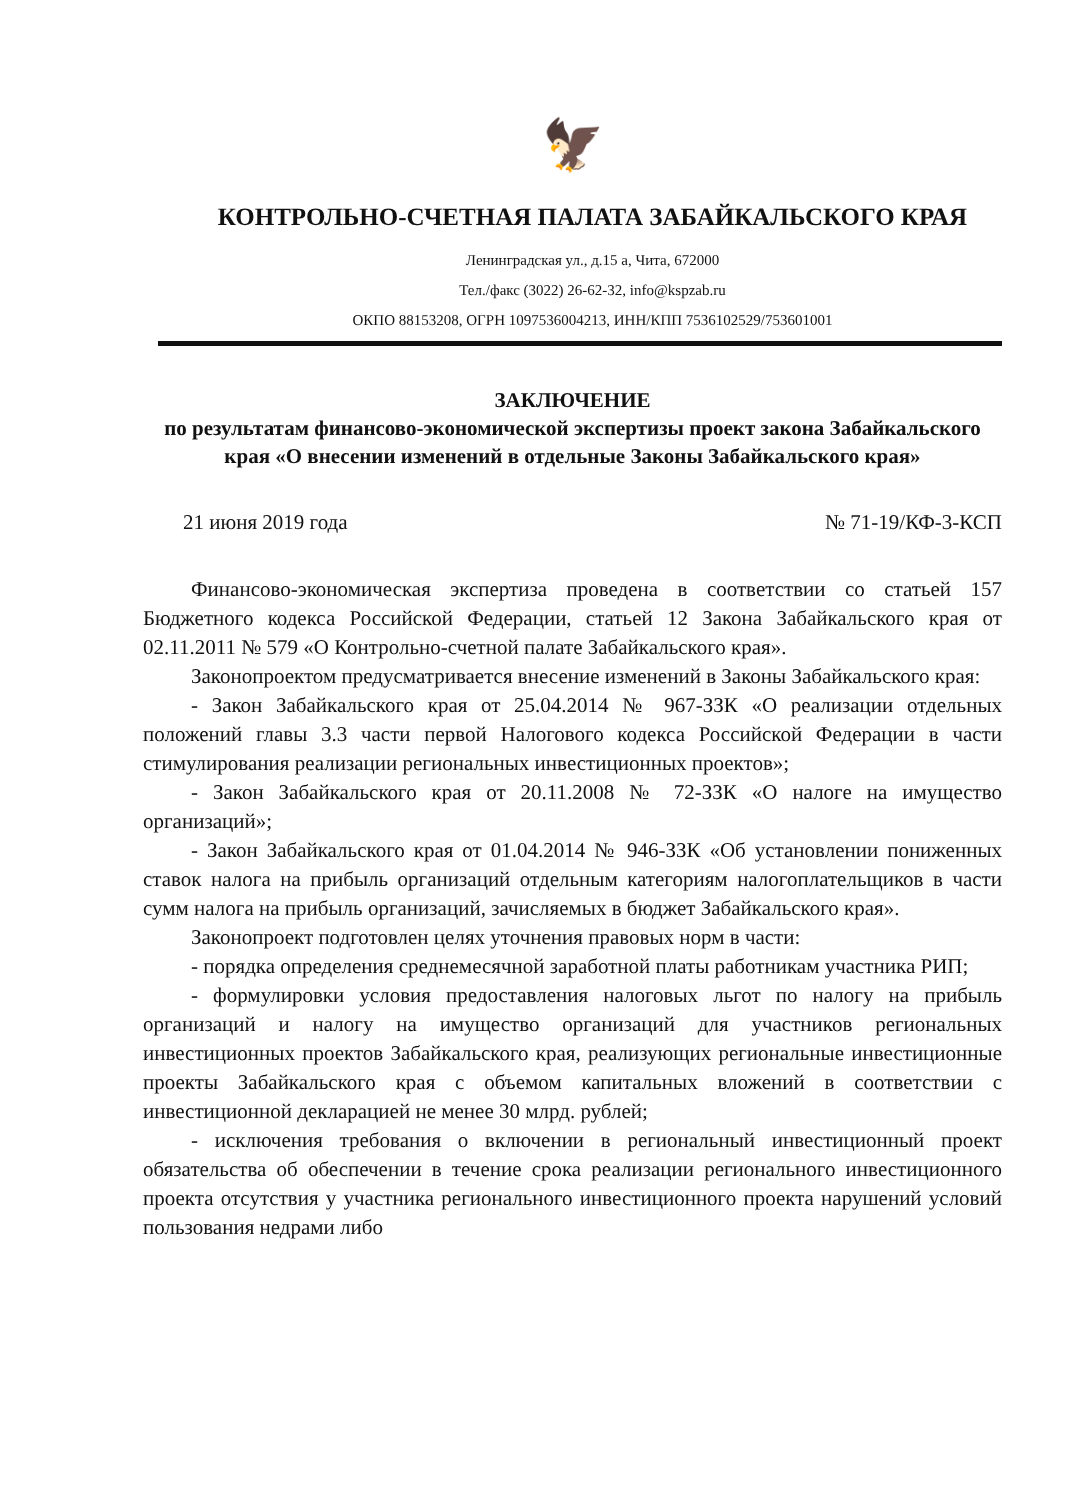🦅
КОНТРОЛЬНО-СЧЕТНАЯ ПАЛАТА ЗАБАЙКАЛЬСКОГО КРАЯ
Ленинградская ул., д.15 а, Чита, 672000
Тел./факс (3022) 26-62-32, info@kspzab.ru
ОКПО 88153208, ОГРН 1097536004213, ИНН/КПП 7536102529/753601001
ЗАКЛЮЧЕНИЕ
по результатам финансово-экономической экспертизы проект закона Забайкальского края «О внесении изменений в отдельные Законы Забайкальского края»
21 июня 2019 года № 71-19/КФ-3-КСП
Финансово-экономическая экспертиза проведена в соответствии со статьей 157 Бюджетного кодекса Российской Федерации, статьей 12 Закона Забайкальского края от 02.11.2011 № 579 «О Контрольно-счетной палате Забайкальского края».
Законопроектом предусматривается внесение изменений в Законы Забайкальского края:
- Закон Забайкальского края от 25.04.2014 № 967-ЗЗК «О реализации отдельных положений главы 3.3 части первой Налогового кодекса Российской Федерации в части стимулирования реализации региональных инвестиционных проектов»;
- Закон Забайкальского края от 20.11.2008 № 72-ЗЗК «О налоге на имущество организаций»;
- Закон Забайкальского края от 01.04.2014 № 946-ЗЗК «Об установлении пониженных ставок налога на прибыль организаций отдельным категориям налогоплательщиков в части сумм налога на прибыль организаций, зачисляемых в бюджет Забайкальского края».
Законопроект подготовлен целях уточнения правовых норм в части:
- порядка определения среднемесячной заработной платы работникам участника РИП;
- формулировки условия предоставления налоговых льгот по налогу на прибыль организаций и налогу на имущество организаций для участников региональных инвестиционных проектов Забайкальского края, реализующих региональные инвестиционные проекты Забайкальского края с объемом капитальных вложений в соответствии с инвестиционной декларацией не менее 30 млрд. рублей;
- исключения требования о включении в региональный инвестиционный проект обязательства об обеспечении в течение срока реализации регионального инвестиционного проекта отсутствия у участника регионального инвестиционного проекта нарушений условий пользования недрами либо